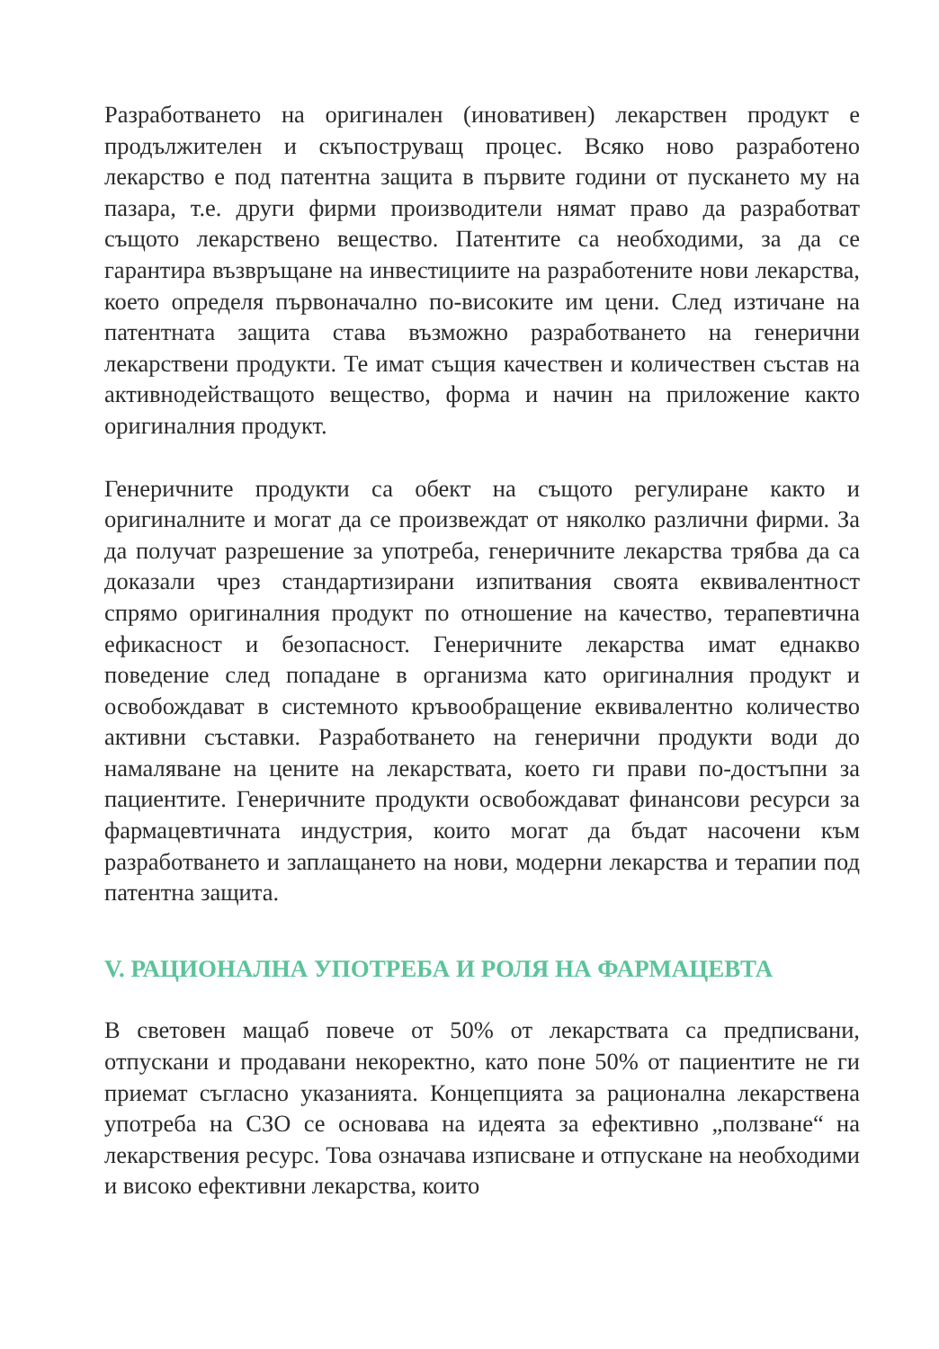Разработването на оригинален (иновативен) лекарствен продукт е продължителен и скъпоструващ процес. Всяко ново разработено лекарство е под патентна защита в първите години от пускането му на пазара, т.е. други фирми производители нямат право да разработват същото лекарствено вещество. Патентите са необходими, за да се гарантира възвръщане на инвестициите на разработените нови лекарства, което определя първоначално по-високите им цени. След изтичане на патентната защита става възможно разработването на генерични лекарствени продукти. Те имат същия качествен и количествен състав на активнодействащото вещество, форма и начин на приложение както оригиналния продукт.
Генеричните продукти са обект на същото регулиране както и оригиналните и могат да се произвеждат от няколко различни фирми. За да получат разрешение за употреба, генеричните лекарства трябва да са доказали чрез стандартизирани изпитвания своята еквивалентност спрямо оригиналния продукт по отношение на качество, терапевтична ефикасност и безопасност. Генеричните лекарства имат еднакво поведение след попадане в организма като оригиналния продукт и освобождават в системното кръвообращение еквивалентно количество активни съставки. Разработването на генерични продукти води до намаляване на цените на лекарствата, което ги прави по-достъпни за пациентите. Генеричните продукти освобождават финансови ресурси за фармацевтичната индустрия, които могат да бъдат насочени към разработването и заплащането на нови, модерни лекарства и терапии под патентна защита.
V. РАЦИОНАЛНА УПОТРЕБА И РОЛЯ НА ФАРМАЦЕВТА
В световен мащаб повече от 50% от лекарствата са предписвани, отпускани и продавани некоректно, като поне 50% от пациентите не ги приемат съгласно указанията. Концепцията за рационална лекарствена употреба на СЗО се основава на идеята за ефективно „ползване“ на лекарствения ресурс. Това означава изписване и отпускане на необходими и високо ефективни лекарства, които